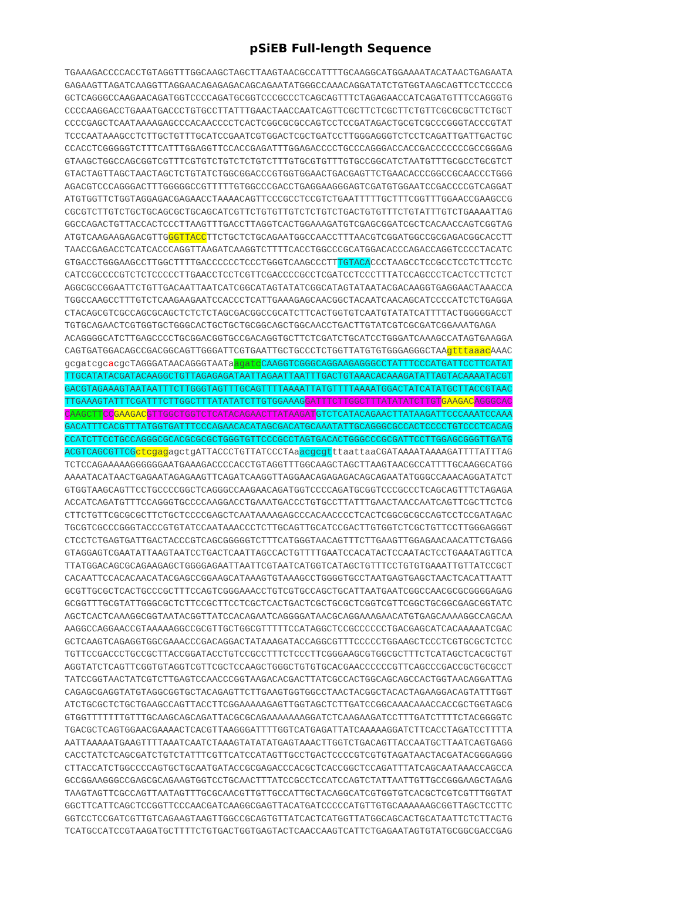pSiEB Full-length Sequence
TGAAAGACCCCACCTGTAGGTTTGGCAAGCTAGCTTAAGTAACGCCATTTTGCAAGGCATGGAAAATACATAACTGAGAATA GAGAAGTTAGATCAAGGTTAGGAACAGAGAGACAGCAGAATATGGGCCAAACAGGATATCTGTGGTAAGCAGTTCCTCCCCG GCTCAGGGCCAAGAACAGATGGTCCCCAGATGCGGTCCCGCCCTCAGCAGTTTCTAGAGAACCATCAGATGTTTCCAGGGTG CCCCAAGGACCTGAAATGACCCTGTGCCTTATTTGAACTAACCAATCAGTTCGCTTCTCGCTTCTGTTCGCGCGCTTCTGCT CCCCGAGCTCAATAAAAGAGCCCACAACCCCTCACTCGGCGCGCCAGTCCTCCGATAGACTGCGTCGCCCGGGTACCCGTAT TCCCAATAAAGCCTCTTGCTGTTTGCATCCGAATCGTGGACTCGCTGATCCTTGGGAGGGTCTCCTCAGATTGATTGACTGC CCACCTCGGGGGTCTTTCATTTGGAGGTTCCACCGAGATTTGGAGACCCCTGCCCAGGGACCACCGACCCCCCCGCCGGGAG GTAAGCTGGCCAGCGGTCGTTTCGTGTCTGTCTCTGTCTTTGTGCGTGTTTGTGCCGGCATCTAATGTTTGCGCCTGCGTCT GTACTAGTTAGCTAACTAGCTCTGTATCTGGCGGACCCGTGGTGGAACTGACGAGTTCTGAACACCCGGCCGCAACCCTGGG AGACGTCCCAGGGACTTTGGGGGCCGTTTTTGTGGCCCGACCTGAGGAAGGGAGTCGATGTGGAATCCGACCCCGTCAGGAT ATGTGGTTCTGGTAGGAGACGAGAACCTAAAACAGTTCCCGCCTCCGTCTGAATTTTTGCTTTCGGTTTGGAACCGAAGCCG CGCGTCTTGTCTGCTGCAGCGCTGCAGCATCGTTCTGTGTTGTCTCTGTCTGACTGTGTTTCTGTATTTGTCTGAAAATTAG GGCCAGACTGTTACCACTCCCTTAAGTTTGACCTTAGGTCACTGGAAAGATGTCGAGCGGATCGCTCACAACCAGTCGGTAG ATGTCAAGAAGAGACGTTGGGTTACCTTCTGCTCTGCAGAATGGCCAACCTTTAACGTCGGATGGCCGCGAGACGGCACCTT TAACCGAGACCTCATCACCCAGGTTAAGATCAAGGTCTTTTCACCTGGCCCGCATGGACACCCAGACCAGGTCCCCTACATC GTGACCTGGGAAGCCTTGGCTTTTGACCCCCCTCCCTGGGTCAAGCCCTTTGTACACCCTAAGCCTCCGCCTCCTCTTCCTC CATCCGCCCCGTCTCTCCCCCTTGAACCTCCTCGTTCGACCCCGCCTCGATCCTCCCTTTATCCAGCCCTCACTCCTTCTCT AGGCGCCGGAATTCTGTTGACAATTAATCATCGGCATAGTATATCGGCATAGTATAATACGACAAGGTGAGGAACTAAACCA TGGCCAAGCCTTTGTCTCAAGAAGAATCCACCCTCATTGAAAGAGCAACGGCTACAATCAACAGCATCCCCATCTCTGAGGA CTACAGCGTCGCCAGCGCAGCTCTCTCTAGCGACGGCCGCATCTTCACTGGTGTCAATGTATATCATTTTACTGGGGGACCT TGTGCAGAACTCGTGGTGCTGGGCACTGCTGCTGCGGCAGCTGGCAACCTGACTTGTATCGTCGCGATCGGAAATGAGA ACAGGGGCATCTTGAGCCCCTGCGGACGGTGCCGACAGGTGCTTCTCGATCTGCATCCTGGGATCAAAGCCATAGTGAAGGA CAGTGATGGACAGCCGACGGCAGTTGGGATTCGTGAATTGCTGCCCTCTGGTTATGTGTGGGAGGGCTAAgtttaaac AAAC gcgatcgcacgcTAGGGATAACAGGGTAATaagatc CAAGGTCGGGCAGGAAGAGGGCCTATTTCCCATGATTCCTTCATAT TTGCATATACGATACAAGGCTGTTAGAGAGATAATTAGAATTAATTTGACTGTAAACACAAAGATATTAGTACAAAATACGT GACGTAGAAAGTAATAATTTCTTGGGTAGTTTGCAGTTTTAAAATTATGTTTTAAAATGGACTATCATATGCTTACCGTAAC TTGAAAGTATTTCGATTTCTTGGCTTTATATATCTTGTGGAAAG GATTTCTTGGCTTTATATATCTTGT GAAGAC AGGGCAC CAAGCTT CC GAAGAC GTTGGCTGGTCTCATACAGAACTTATAAGAT GTCTCATACAGAACTTATAAGATTCCCAAATCCAAA GACATTTCACGTTTATGGTGATTTCCCAGAACACATAGCGACATGCAAATATTGCAGGGCGCCACTCCCCTGTCCCTCACAG CCATCTTCCTGCCAGGGCGCACGCGCGCTGGGTGTTCCCGCCTAGTGACACTGGGCCCGCGATTCCTTGGAGCGGGTTGATG ACGTCAGCGTTCG ctcgagagctgATTACCCTGTTATCCCTAaacgcgtttaattaaCGATAAAATAAAAGATTTTATTTAG TCTCCAGAAAAAGGGGGGAATGAAAGACCCCACCTGTAGGTTTGGCAAGCTAGCTTAAGTAACGCCATTTTGCAAGGCATGG AAAATACATAACTGAGAATAGAGAAGTTCAGATCAAGGTTAGGAACAGAGAGACAGCAGAATATGGGCCAAACAGGATATCT GTGGTAAGCAGTTCCTGCCCCGGCTCAGGGCCAAGAACAGATGGTCCCCAGATGCGGTCCCGCCCTCAGCAGTTTCTAGAGA ACCATCAGATGTTTCCAGGGTGCCCCAAGGACCTGAAATGACCCTGTGCCTTATTTGAACTAACCAATCAGTTCGCTTCTCG CTTCTGTTCGCGCGCTTCTGCTCCCCGAGCTCAATAAAAGAGCCCACAACCCCTCACTCGGCGCGCCAGTCCTCCGATAGAC TGCGTCGCCCGGGTACCCGTGTATCCAATAAACCCTCTTGCAGTTGCATCCGACTTGTGGTCTCGCTGTTCCTTGGGAGGGT CTCCTCTGAGTGATTGACTACCCGTCAGCGGGGGTCTTTCATGGGTAACAGTTTCTTGAAGTTGGAGAACAACATTCTGAGG GTAGGAGTCGAATATTAAGTAATCCTGACTCAATTAGCCACTGTTTTGAATCCACATACTCCAATACTCCTGAAATAGTTCA TTATGGACAGCGCAGAAGAGCTGGGGAGAATTAATTCGTAATCATGGTCATAGCTGTTTCCTGTGTGAAATTGTTATCCGCT CACAATTCCACACAACATACGAGCCGGAAGCATAAAGTGTAAAGCCTGGGGTGCCTAATGAGTGAGCTAACTCACATTAATT GCGTTGCGCTCACTGCCCGCTTTCCAGTCGGGAAACCTGTCGTGCCAGCTGCATTAATGAATCGGCCAACGCGCGGGGAGAG GCGGTTTGCGTATTGGGCGCTCTTCCGCTTCCTCGCTCACTGACTCGCTGCGCTCGGTCGTTCGGCTGCGGCGAGCGGTATC AGCTCACTCAAAGGCGGTAATACGGTTATCCACAGAATCAGGGGATAACGCAGGAAAGAACATGTGAGCAAAAGGCCAGCAA AAGGCCAGGAACCGTAAAAAGGCCGCGTTGCTGGCGTTTTTCCATAGGCTCCGCCCCCCTGACGAGCATCACAAAAATCGAC GCTCAAGTCAGAGGTGGCGAAACCCGACAGGACTATAAAGATACCAGGCGTTTCCCCCTGGAAGCTCCCTCGTGCGCTCTCC TGTTCCGACCCTGCCGCTTACCGGATACCTGTCCGCCTTTCTCCCTTCGGGAAGCGTGGCGCTTTCTCATAGCTCACGCTGT AGGTATCTCAGTTCGGTGTAGGTCGTTCGCTCCAAGCTGGGCTGTGTGCACGAACCCCCCGTTCAGCCCGACCGCTGCGCCT TATCCGGTAACTATCGTCTTGAGTCCAACCCGGTAAGACACGACTTATCGCCACTGGCAGCAGCCACTGGTAACAGGATTAG CAGAGCGAGGTATGTAGGCGGTGCTACAGAGTTCTTGAAGTGGTGGCCTAACTACGGCTACACTAGAAGGACAGTATTTGGT ATCTGCGCTCTGCTGAAGCCAGTTACCTTCGGAAAAAGAGTTGGTAGCTCTTGATCCGGCAAACAAACCACCGCTGGTAGCG GTGGTTTTTTTGTTTGCAAGCAGCAGATTACGCGCAGAAAAAAAGGATCTCAAGAAGATCCTTTGATCTTTTCTACGGGGTC TGACGCTCAGTGGAACGAAAACTCACGTTAAGGGATTTTGGTCATGAGATTATCAAAAAGGATCTTCACCTAGATCCTTTTA AATTAAAAATGAAGTTTTAAATCAATCTAAAGTATATATGAGTAAACTTGGTCTGACAGTTACCAATGCTTAATCAGTGAGG CACCTATCTCAGCGATCTGTCTATTTCGTTCATCCATAGTTGCCTGACTCCCCGTCGTGTAGATAACTACGATACGGGAGGG CTTACCATCTGGCCCCAGTGCTGCAATGATACCGCGAGACCCACGCTCACCGGCTCCAGATTTATCAGCAATAAACCAGCCA GCCGGAAGGGCCGAGCGCAGAAGTGGTCCTGCAACTTTATCCGCCTCCATCCAGTCTATTAATTGTTGCCGGGAAGCTAGAG TAAGTAGTTCGCCAGTTAATAGTTTGCGCAACGTTGTTGCCATTGCTACAGGCATCGTGGTGTCACGCTCGTCGTTTGGTAT GGCTTCATTCAGCTCCGGTTCCCAACGATCAAGGCGAGTTACATGATCCCCCATGTTGTGCAAAAAAGCGGTTAGCTCCTTC GGTCCTCCGATCGTTGTCAGAAGTAAGTTGGCCGCAGTGTTATCACTCATGGTTATGGCAGCACTGCATAATTCTCTTACTG TCATGCCATCCGTAAGATGCTTTTCTGTGACTGGTGAGTACTCAACCAAGTCATTCTGAGAATAGTGTATGCGGCGACCGAG